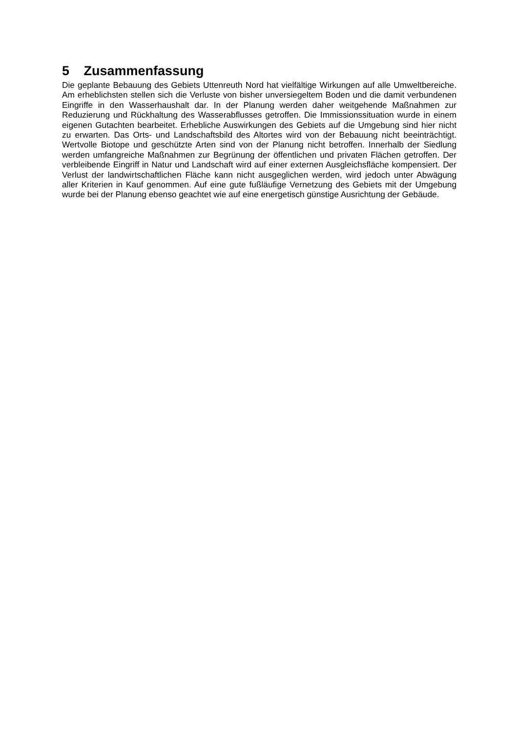5 Zusammenfassung
Die geplante Bebauung des Gebiets Uttenreuth Nord hat vielfältige Wirkungen auf alle Umweltbereiche. Am erheblichsten stellen sich die Verluste von bisher unversiegeltem Boden und die damit verbundenen Eingriffe in den Wasserhaushalt dar. In der Planung werden daher weitgehende Maßnahmen zur Reduzierung und Rückhaltung des Wasserabflusses getroffen. Die Immissionssituation wurde in einem eigenen Gutachten bearbeitet. Erhebliche Auswirkungen des Gebiets auf die Umgebung sind hier nicht zu erwarten. Das Orts- und Landschaftsbild des Altortes wird von der Bebauung nicht beeinträchtigt. Wertvolle Biotope und geschützte Arten sind von der Planung nicht betroffen. Innerhalb der Siedlung werden umfangreiche Maßnahmen zur Begrünung der öffentlichen und privaten Flächen getroffen. Der verbleibende Eingriff in Natur und Landschaft wird auf einer externen Ausgleichsfläche kompensiert. Der Verlust der landwirtschaftlichen Fläche kann nicht ausgeglichen werden, wird jedoch unter Abwägung aller Kriterien in Kauf genommen. Auf eine gute fußläufige Vernetzung des Gebiets mit der Umgebung wurde bei der Planung ebenso geachtet wie auf eine energetisch günstige Ausrichtung der Gebäude.